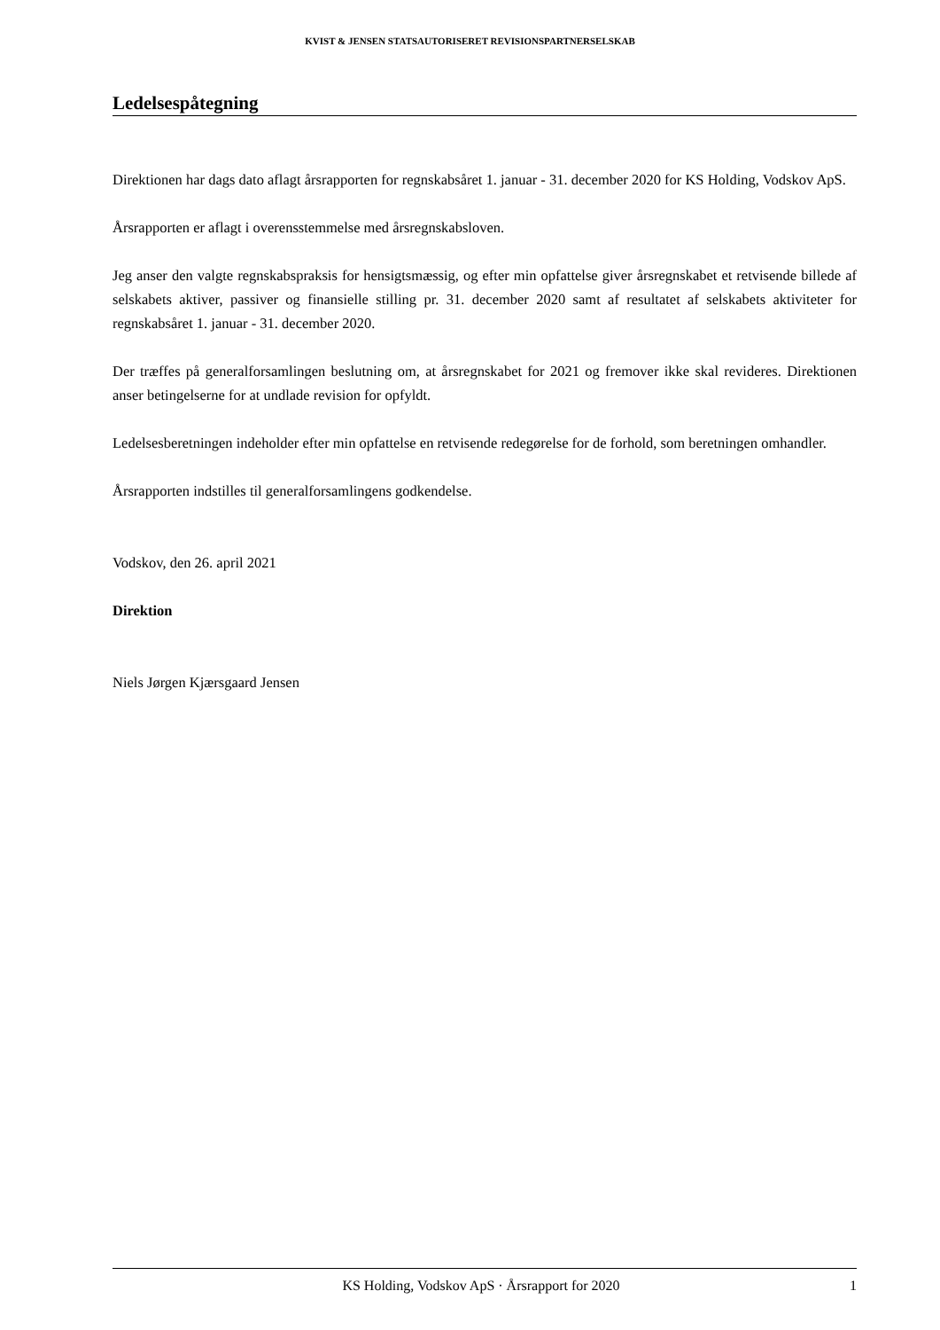KVIST & JENSEN STATSAUTORISERET REVISIONSPARTNERSELSKAB
Ledelsespåtegning
Direktionen har dags dato aflagt årsrapporten for regnskabsåret 1. januar - 31. december 2020 for KS Holding, Vodskov ApS.
Årsrapporten er aflagt i overensstemmelse med årsregnskabsloven.
Jeg anser den valgte regnskabspraksis for hensigtsmæssig, og efter min opfattelse giver årsregnskabet et retvisende billede af selskabets aktiver, passiver og finansielle stilling pr. 31. december 2020 samt af resultatet af selskabets aktiviteter for regnskabsåret 1. januar - 31. december 2020.
Der træffes på generalforsamlingen beslutning om, at årsregnskabet for 2021 og fremover ikke skal revideres. Direktionen anser betingelserne for at undlade revision for opfyldt.
Ledelsesberetningen indeholder efter min opfattelse en retvisende redegørelse for de forhold, som beretningen omhandler.
Årsrapporten indstilles til generalforsamlingens godkendelse.
Vodskov, den 26. april 2021
Direktion
Niels Jørgen Kjærsgaard Jensen
KS Holding, Vodskov ApS · Årsrapport for 2020 1